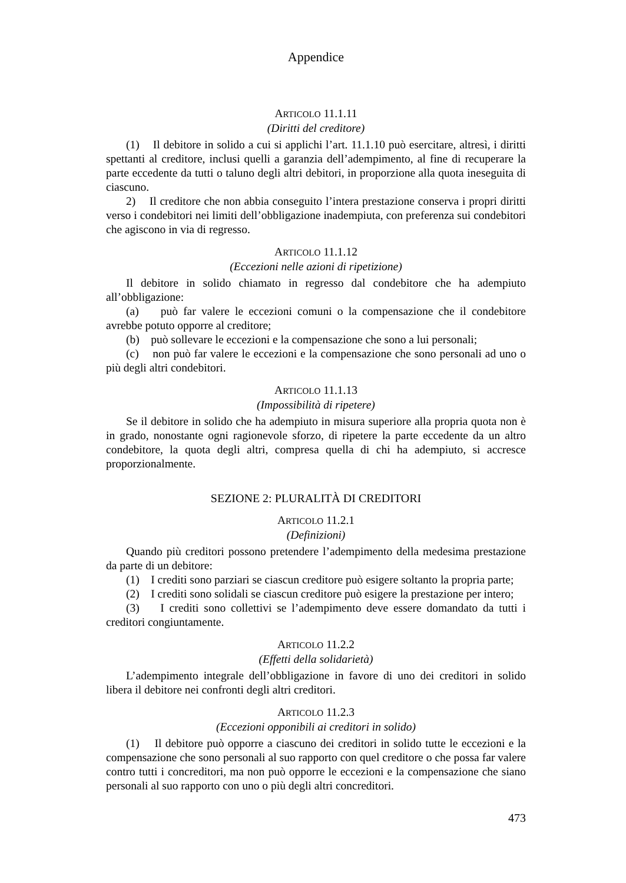Appendice
ARTICOLO 11.1.11
(Diritti del creditore)
(1) Il debitore in solido a cui si applichi l’art. 11.1.10 può esercitare, altresì, i diritti spettanti al creditore, inclusi quelli a garanzia dell’adempimento, al fine di recuperare la parte eccedente da tutti o taluno degli altri debitori, in proporzione alla quota ineseguita di ciascuno.
2) Il creditore che non abbia conseguito l’intera prestazione conserva i propri diritti verso i condebitori nei limiti dell’obbligazione inadempiuta, con preferenza sui condebitori che agiscono in via di regresso.
ARTICOLO 11.1.12
(Eccezioni nelle azioni di ripetizione)
Il debitore in solido chiamato in regresso dal condebitore che ha adempiuto all’obbligazione:
(a) può far valere le eccezioni comuni o la compensazione che il condebitore avrebbe potuto opporre al creditore;
(b) può sollevare le eccezioni e la compensazione che sono a lui personali;
(c) non può far valere le eccezioni e la compensazione che sono personali ad uno o più degli altri condebitori.
ARTICOLO 11.1.13
(Impossibilità di ripetere)
Se il debitore in solido che ha adempiuto in misura superiore alla propria quota non è in grado, nonostante ogni ragionevole sforzo, di ripetere la parte eccedente da un altro condebitore, la quota degli altri, compresa quella di chi ha adempiuto, si accresce proporzionalmente.
SEZIONE 2: PLURALITÀ DI CREDITORI
ARTICOLO 11.2.1
(Definizioni)
Quando più creditori possono pretendere l’adempimento della medesima prestazione da parte di un debitore:
(1) I crediti sono parziari se ciascun creditore può esigere soltanto la propria parte;
(2) I crediti sono solidali se ciascun creditore può esigere la prestazione per intero;
(3) I crediti sono collettivi se l’adempimento deve essere domandato da tutti i creditori congiuntamente.
ARTICOLO 11.2.2
(Effetti della solidarietà)
L’adempimento integrale dell’obbligazione in favore di uno dei creditori in solido libera il debitore nei confronti degli altri creditori.
ARTICOLO 11.2.3
(Eccezioni opponibili ai creditori in solido)
(1) Il debitore può opporre a ciascuno dei creditori in solido tutte le eccezioni e la compensazione che sono personali al suo rapporto con quel creditore o che possa far valere contro tutti i concreditori, ma non può opporre le eccezioni e la compensazione che siano personali al suo rapporto con uno o più degli altri concreditori.
473